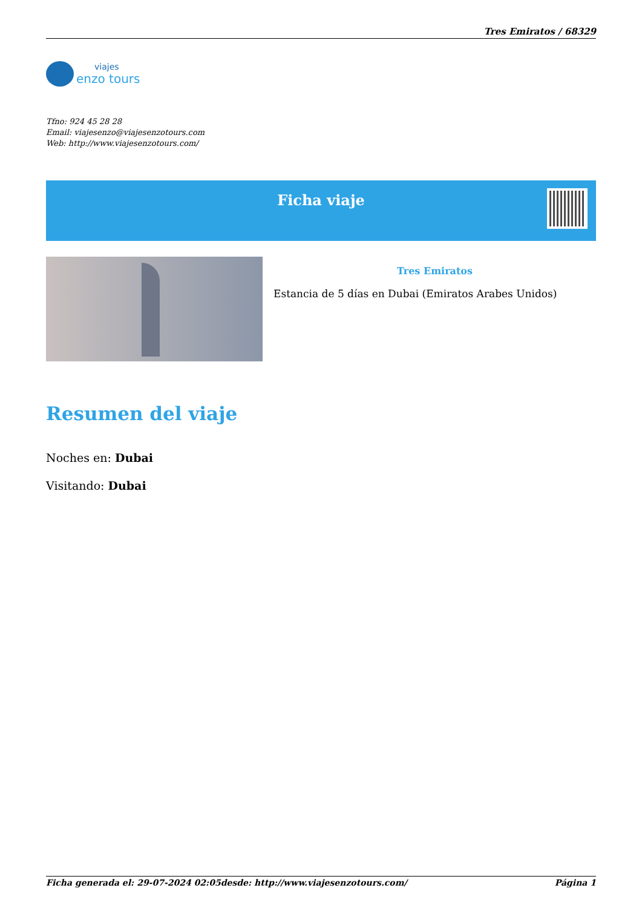Tres Emiratos / 68329
viajes
enzo tours
Tfno: 924 45 28 28
Email: viajesenzo@viajesenzotours.com
Web: http://www.viajesenzotours.com/
Ficha viaje
Tres Emiratos
Estancia de 5 días en Dubai (Emiratos Arabes Unidos)
Resumen del viaje
Noches en: Dubai
Visitando: Dubai
Ficha generada el: 29-07-2024 02:05 desde: http://www.viajesenzotours.com/ Página 1